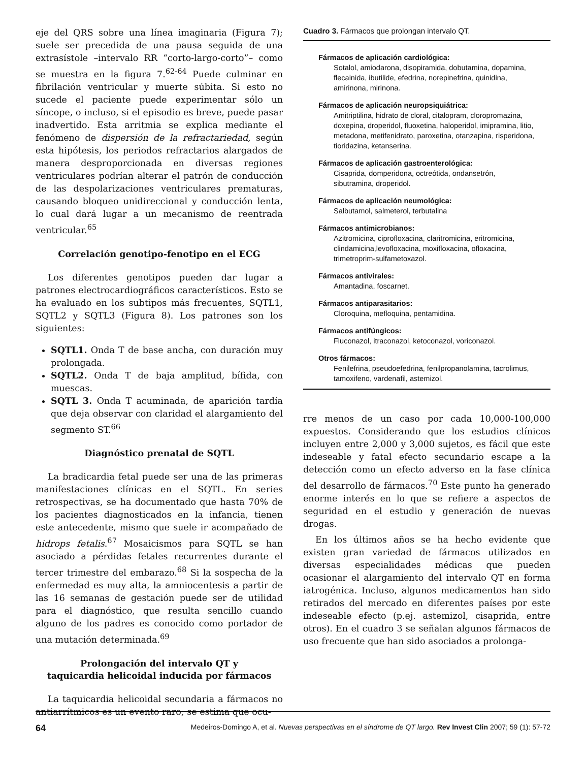eje del QRS sobre una línea imaginaria (Figura 7); suele ser precedida de una pausa seguida de una extrasístole –intervalo RR “corto-largo-corto”– como se muestra en la figura 7.<sup>62-64</sup> Puede culminar en fibrilación ventricular y muerte súbita. Si esto no sucede el paciente puede experimentar sólo un síncope, o incluso, si el episodio es breve, puede pasar inadvertido. Esta arritmia se explica mediante el fenómeno de dispersión de la refractariedad, según esta hipótesis, los periodos refractarios alargados de manera desproporcionada en diversas regiones ventriculares podrían alterar el patrón de conducción de las despolarizaciones ventriculares prematuras, causando bloqueo unidireccional y conducción lenta, lo cual dará lugar a un mecanismo de reentrada ventricular.<sup>65</sup>
Correlación genotipo-fenotipo en el ECG
Los diferentes genotipos pueden dar lugar a patrones electrocardiográficos característicos. Esto se ha evaluado en los subtipos más frecuentes, SQTL1, SQTL2 y SQTL3 (Figura 8). Los patrones son los siguientes:
SQTL1. Onda T de base ancha, con duración muy prolongada.
SQTL2. Onda T de baja amplitud, bífida, con muescas.
SQTL 3. Onda T acuminada, de aparición tardía que deja observar con claridad el alargamiento del segmento ST.<sup>66</sup>
Diagnóstico prenatal de SQTL
La bradicardia fetal puede ser una de las primeras manifestaciones clínicas en el SQTL. En series retrospectivas, se ha documentado que hasta 70% de los pacientes diagnosticados en la infancia, tienen este antecedente, mismo que suele ir acompañado de hidrops fetalis.<sup>67</sup> Mosaicismos para SQTL se han asociado a pérdidas fetales recurrentes durante el tercer trimestre del embarazo.<sup>68</sup> Si la sospecha de la enfermedad es muy alta, la amniocentesis a partir de las 16 semanas de gestación puede ser de utilidad para el diagnóstico, que resulta sencillo cuando alguno de los padres es conocido como portador de una mutación determinada.<sup>69</sup>
Prolongación del intervalo QT y
taquicardia helicoidal inducida por fármacos
La taquicardia helicoidal secundaria a fármacos no antiarrítmicos es un evento raro; se estima que ocu-
Cuadro 3. Fármacos que prolongan intervalo QT.
Fármacos de aplicación cardiológica:
Sotalol, amiodarona, disopiramida, dobutamina, dopamina, flecainida, ibutilide, efedrina, norepinefrina, quinidina, amirinona, mirinona.
Fármacos de aplicación neuropsiquiátrica:
Amitriptilina, hidrato de cloral, citalopram, cloropromazina, doxepina, droperidol, fluoxetina, haloperidol, imipramina, litio, metadona, metifenidrato, paroxetina, otanzapina, risperidona, tioridazina, ketanserina.
Fármacos de aplicación gastroenterológica:
Cisaprida, domperidona, octreótida, ondansetrón, sibutramina, droperidol.
Fármacos de aplicación neumológica:
Salbutamol, salmeterol, terbutalina
Fármacos antimicrobianos:
Azitromicina, ciprofloxacina, claritromicina, eritromicina, clindamicina,levofloxacina, moxifloxacina, ofloxacina, trimetroprim-sulfametoxazol.
Fármacos antivirales:
Amantadina, foscarnet.
Fármacos antiparasitarios:
Cloroquina, mefloquina, pentamidina.
Fármacos antifúngicos:
Fluconazol, itraconazol, ketoconazol, voriconazol.
Otros fármacos:
Fenilefrina, pseudoefedrina, fenilpropanolamina, tacrolimus, tamoxifeno, vardenafil, astemizol.
rre menos de un caso por cada 10,000-100,000 expuestos. Considerando que los estudios clínicos incluyen entre 2,000 y 3,000 sujetos, es fácil que este indeseable y fatal efecto secundario escape a la detección como un efecto adverso en la fase clínica del desarrollo de fármacos.<sup>70</sup> Este punto ha generado enorme interés en lo que se refiere a aspectos de seguridad en el estudio y generación de nuevas drogas.
En los últimos años se ha hecho evidente que existen gran variedad de fármacos utilizados en diversas especialidades médicas que pueden ocasionar el alargamiento del intervalo QT en forma iatrogénica. Incluso, algunos medicamentos han sido retirados del mercado en diferentes países por este indeseable efecto (p.ej. astemizol, cisaprida, entre otros). En el cuadro 3 se señalan algunos fármacos de uso frecuente que han sido asociados a prolonga-
64 Medeiros-Domingo A, et al. Nuevas perspectivas en el síndrome de QT largo. Rev Invest Clin 2007; 59 (1): 57-72